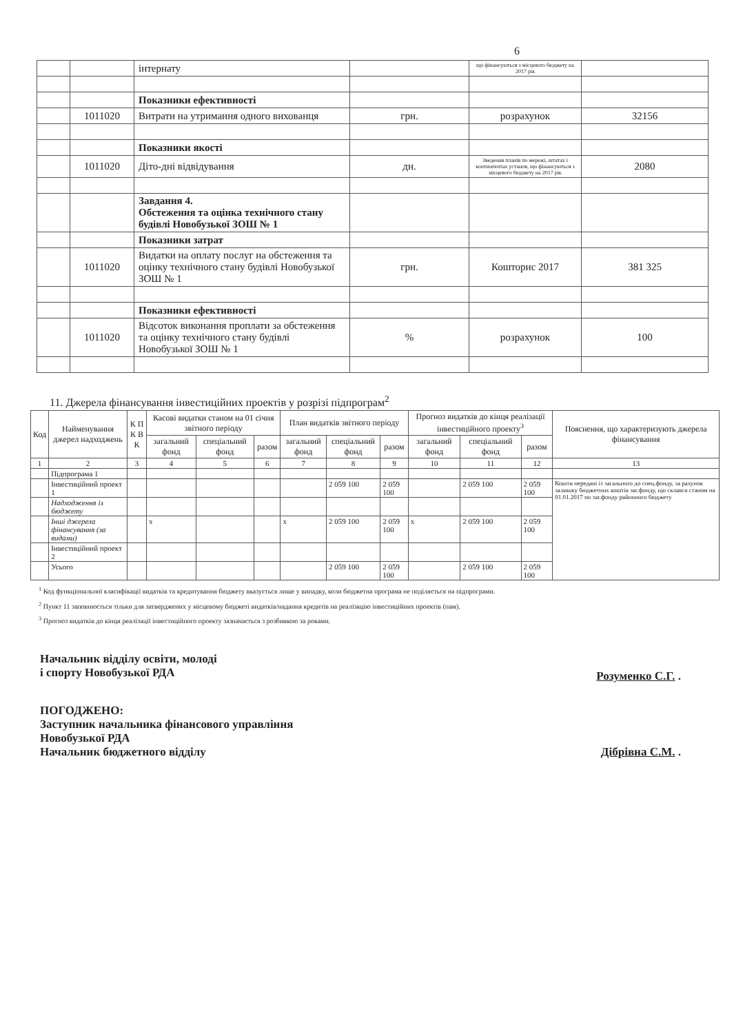6
| | | інтернату | | що фінансуються з місцевого бюджету на 2017 рік | |
| | | Показники ефективності | | | |
| | 1011020 | Витрати на утримання одного вихованця | грн. | розрахунок | 32156 |
| | | Показники якості | | | |
| | 1011020 | Діто-дні відвідування | дн. | Зведення планів по мережі, штатах і контингентах установ, що фінансуються з місцевого бюджету на 2017 рік | 2080 |
| | | Завдання 4. Обстеження та оцінка технічного стану будівлі Новобузької ЗОШ № 1 | | | |
| | | Показники затрат | | | |
| | 1011020 | Видатки на оплату послуг на обстеження та оцінку технічного стану будівлі Новобузької ЗОШ № 1 | грн. | Кошторис 2017 | 381 325 |
| | | Показники ефективності | | | |
| | 1011020 | Відсоток виконання проплати за обстеження та оцінку технічного стану будівлі Новобузької ЗОШ № 1 | % | розрахунок | 100 |
11. Джерела фінансування інвестиційних проектів у розрізі підпрограм<sup>2</sup>
| Код | Найменування джерел надходжень | К П К В К | Касові видатки станом на 01 січня звітного періоду | | | План видатків звітного періоду | | | Прогноз видатків до кінця реалізації інвестиційного проекту<sup>3</sup> | | | Пояснення, що характеризують джерела фінансування |
| --- | --- | --- | --- | --- | --- | --- | --- | --- | --- | --- | --- | --- |
| | | | загальний фонд | спеціальний фонд | разом | загальний фонд | спеціальний фонд | разом | загальний фонд | спеціальний фонд | разом | |
| 1 | 2 | 3 | 4 | 5 | 6 | 7 | 8 | 9 | 10 | 11 | 12 | 13 |
| | Підпрограма 1 | | | | | | | | | | | |
| | Інвестиційний проект 1 | | | | | | 2 059 100 | 2 059 100 | | 2 059 100 | 2 059 100 | Кошти передані із загального до спец.фонду, за рахунок залишку бюджетних коштів заг.фонду, що склався станом на 01.01.2017 по заг.фонду районного бюджету |
| | Надходження із бюджету | | | | | | | | | | | |
| | Інші джерела фінансування (за видами) | | x | | | x | 2 059 100 | 2 059 100 | x | 2 059 100 | 2 059 100 | |
| | Інвестиційний проект 2 | | | | | | | | | | | |
| | Усього | | | | | | 2 059 100 | 2 059 100 | | 2 059 100 | 2 059 100 | |
<sup>1</sup> Код функціональної класифікації видатків та кредитування бюджету вказується лише у випадку, коли бюджетна програма не поділяється на підпрограми.
<sup>2</sup> Пункт 11 заповнюється тільки для затверджених у місцевому бюджеті видатків/надання кредитів на реалізацію інвестиційних проектів (пам).
<sup>3</sup> Прогноз видатків до кінця реалізації інвестиційного проекту зазначається з розбивкою за роками.
Начальник відділу освіти, молоді
і спорту Новобузької РДА
Розуменко С.Г. .
ПОГОДЖЕНО:
Заступник начальника фінансового управління
Новобузької РДА
Начальник бюджетного відділу Дібрівна С.М. .